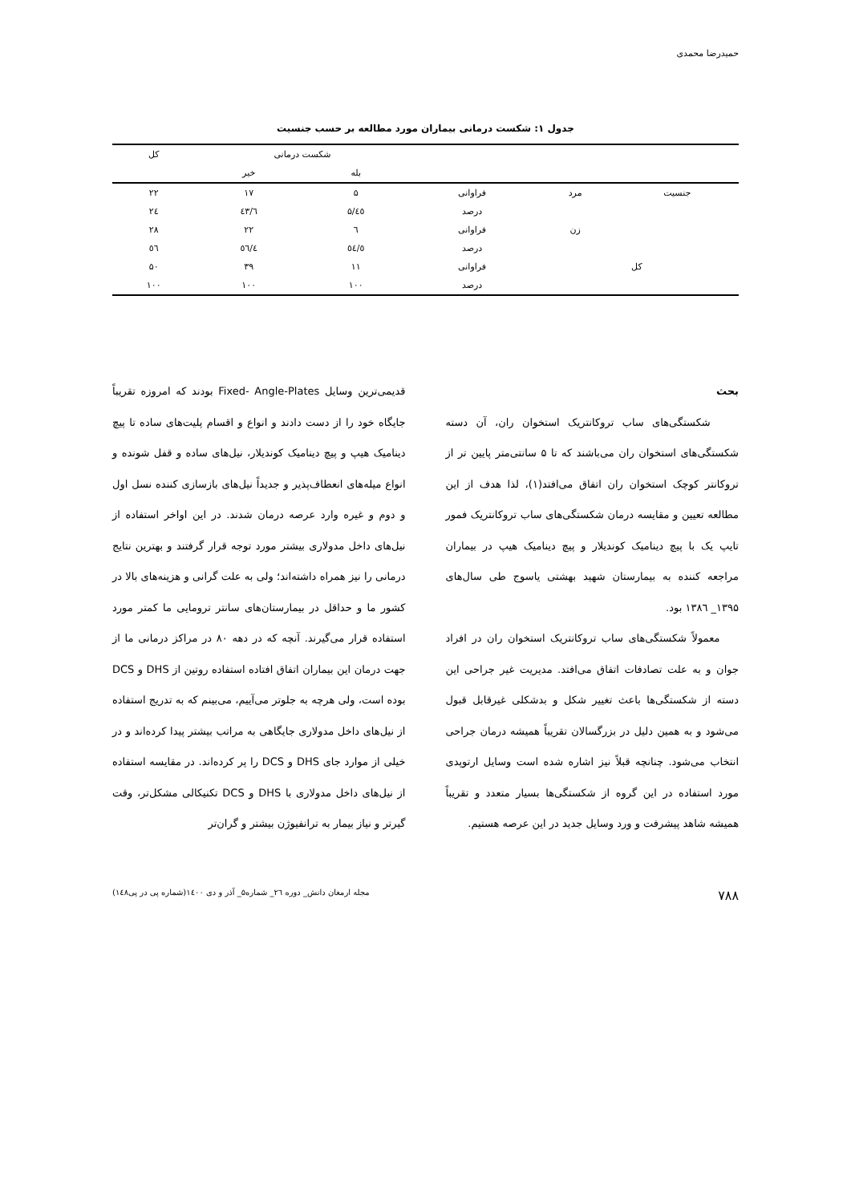حمیدرضا محمدی
جدول ۱: شکست درمانی بیماران مورد مطالعه بر حسب جنسیت
| | | | شکست درمانی | | کل |
| --- | --- | --- | --- | --- | --- |
| | | | بله | خیر | |
| جنسیت | مرد | فراوانی | ۵ | ۱۷ | ۲۲ |
| | | درصد | ٤٥/۵ | ٤٣/٦ | ٢٤ |
| | زن | فراوانی | ٦ | ۲۲ | ۲۸ |
| | | درصد | ٥٤/٥ | ٥٦/٤ | ٥٦ |
| کل | | فراوانی | ۱۱ | ۳۹ | ۵۰ |
| | | درصد | ۱۰۰ | ۱۰۰ | ۱۰۰ |
بحث
شکستگی‌های ساب تروکانتریک استخوان ران، آن دسته شکستگی‌های استخوان ران می‌باشند که تا ۵ سانتی‌متر پایین تر از تروکانتر کوچک استخوان ران اتفاق می‌افتد(۱)، لذا هدف از این مطالعه تعیین و مقایسه درمان شکستگی‌های ساب تروکانتریک فمور تایپ یک با پیچ دینامیک کوندیلار و پیچ دینامیک هیپ در بیماران مراجعه کننده به بیمارستان شهید بهشتی یاسوج طی سال‌های ۱۳۹۵_ ۱۳۸٦ بود.
معمولاً شکستگی‌های ساب تروکانتریک استخوان ران در افراد جوان و به علت تصادفات اتفاق می‌افتد. مدیریت غیر جراحی این دسته از شکستگی‌ها باعث تغییر شکل و بدشکلی غیرقابل قبول می‌شود و به همین دلیل در بزرگسالان تقریباً همیشه درمان جراحی انتخاب می‌شود. چنانچه قبلاً نیز اشاره شده است وسایل ارتوپدی مورد استفاده در این گروه از شکستگی‌ها بسیار متعدد و تقریباً همیشه شاهد پیشرفت و ورد وسایل جدید در این عرصه هستیم.
قدیمی‌ترین وسایل Fixed- Angle-Plates بودند که امروزه تقریباً جایگاه خود را از دست دادند و انواع و اقسام پلیت‌های ساده تا پیچ دینامیک هیپ و پیچ دینامیک کوندیلار، نیل‌های ساده و قفل شونده و انواع میله‌های انعطاف‌پذیر و جدیداً نیل‌های بازسازی کننده نسل اول و دوم و غیره وارد عرصه درمان شدند. در این اواخر استفاده از نیل‌های داخل مدولاری بیشتر مورد توجه قرار گرفتند و بهترین نتایج درمانی را نیز همراه داشته‌اند؛ ولی به علت گرانی و هزینه‌های بالا در کشور ما و حداقل در بیمارستان‌های سانتر ترومایی ما کمتر مورد استفاده قرار می‌گیرند. آنچه که در دهه ۸۰ در مراکز درمانی ما از جهت درمان این بیماران اتفاق افتاده استفاده روتین از DHS و DCS بوده است، ولی هرچه به جلوتر می‌آییم، می‌بینم که به تدریج استفاده از نیل‌های داخل مدولاری جایگاهی به مراتب بیشتر پیدا کرده‌اند و در خیلی از موارد جای DHS و DCS را پر کرده‌اند. در مقایسه استفاده از نیل‌های داخل مدولاری با DHS و DCS تکنیکالی مشکل‌تر، وقت گیرتر و نیاز بیمار به ترانفیوژن بیشتر و گران‌تر
۷۸۸ مجله ارمغان دانش_ دوره ٢٦_ شماره۵_ آذر و دی ۱٤۰۰(شماره پی در پی۱٤۸)